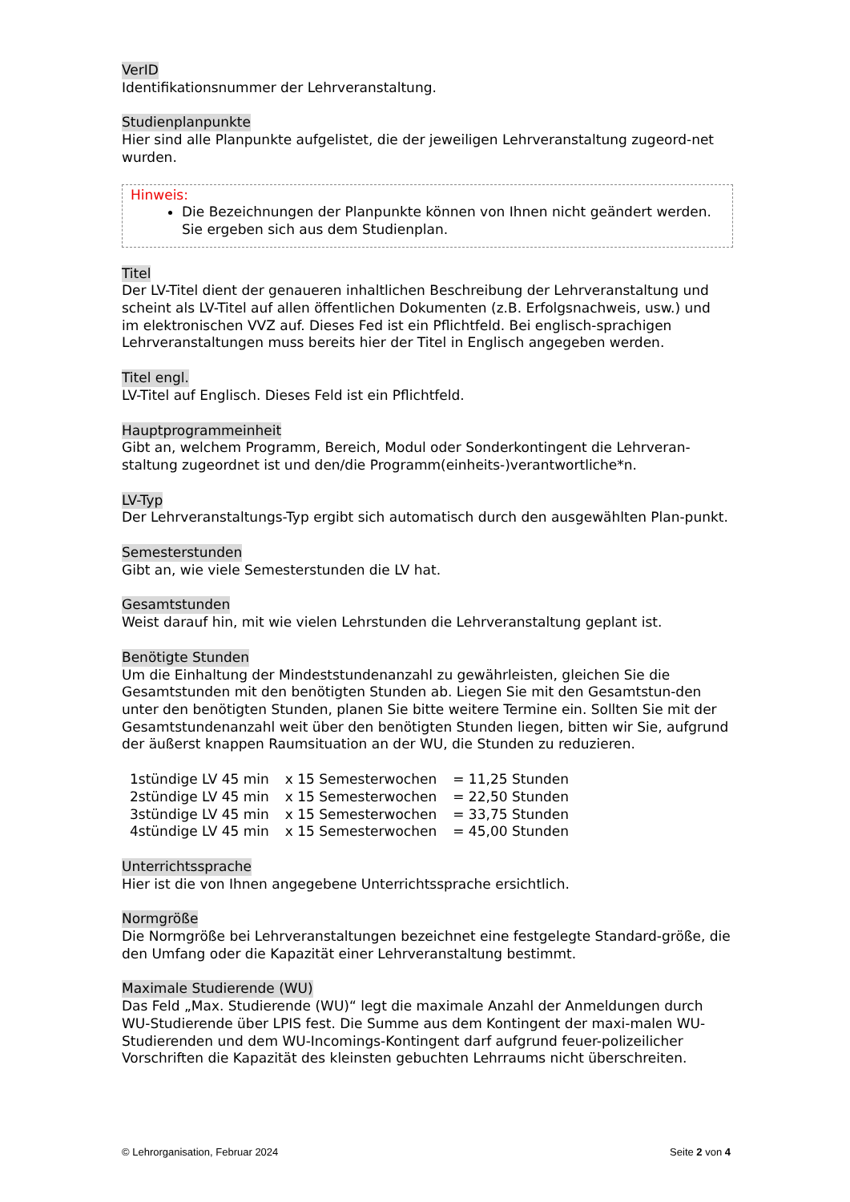VerID
Identifikationsnummer der Lehrveranstaltung.
Studienplanpunkte
Hier sind alle Planpunkte aufgelistet, die der jeweiligen Lehrveranstaltung zugeord-net wurden.
Hinweis:
Die Bezeichnungen der Planpunkte können von Ihnen nicht geändert werden. Sie ergeben sich aus dem Studienplan.
Titel
Der LV-Titel dient der genaueren inhaltlichen Beschreibung der Lehrveranstaltung und scheint als LV-Titel auf allen öffentlichen Dokumenten (z.B. Erfolgsnachweis, usw.) und im elektronischen VVZ auf. Dieses Fed ist ein Pflichtfeld. Bei englisch-sprachigen Lehrveranstaltungen muss bereits hier der Titel in Englisch angegeben werden.
Titel engl.
LV-Titel auf Englisch. Dieses Feld ist ein Pflichtfeld.
Hauptprogrammeinheit
Gibt an, welchem Programm, Bereich, Modul oder Sonderkontingent die Lehrveran-staltung zugeordnet ist und den/die Programm(einheits-)verantwortliche*n.
LV-Typ
Der Lehrveranstaltungs-Typ ergibt sich automatisch durch den ausgewählten Plan-punkt.
Semesterstunden
Gibt an, wie viele Semesterstunden die LV hat.
Gesamtstunden
Weist darauf hin, mit wie vielen Lehrstunden die Lehrveranstaltung geplant ist.
Benötigte Stunden
Um die Einhaltung der Mindeststundenanzahl zu gewährleisten, gleichen Sie die Gesamtstunden mit den benötigten Stunden ab. Liegen Sie mit den Gesamtstun-den unter den benötigten Stunden, planen Sie bitte weitere Termine ein. Sollten Sie mit der Gesamtstundenanzahl weit über den benötigten Stunden liegen, bitten wir Sie, aufgrund der äußerst knappen Raumsituation an der WU, die Stunden zu reduzieren.
| 1stündige LV 45 min | x 15 Semesterwochen | = 11,25 Stunden |
| 2stündige LV 45 min | x 15 Semesterwochen | = 22,50 Stunden |
| 3stündige LV 45 min | x 15 Semesterwochen | = 33,75 Stunden |
| 4stündige LV 45 min | x 15 Semesterwochen | = 45,00 Stunden |
Unterrichtssprache
Hier ist die von Ihnen angegebene Unterrichtssprache ersichtlich.
Normgröße
Die Normgröße bei Lehrveranstaltungen bezeichnet eine festgelegte Standard-größe, die den Umfang oder die Kapazität einer Lehrveranstaltung bestimmt.
Maximale Studierende (WU)
Das Feld „Max. Studierende (WU)“ legt die maximale Anzahl der Anmeldungen durch WU-Studierende über LPIS fest. Die Summe aus dem Kontingent der maxi-malen WU-Studierenden und dem WU-Incomings-Kontingent darf aufgrund feuer-polizeilicher Vorschriften die Kapazität des kleinsten gebuchten Lehrraums nicht überschreiten.
© Lehrorganisation, Februar 2024 Seite 2 von 4